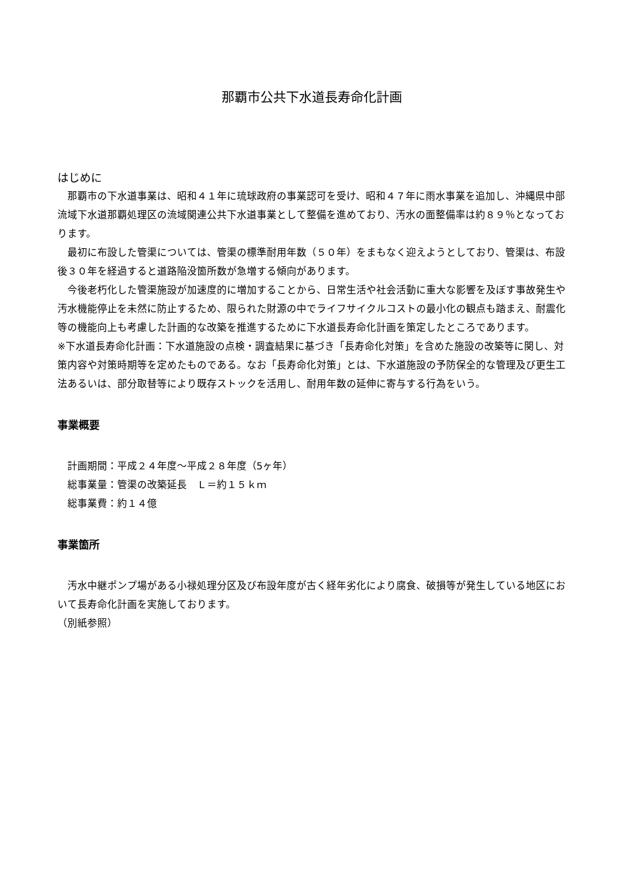那覇市公共下水道長寿命化計画
はじめに
那覇市の下水道事業は、昭和４１年に琉球政府の事業認可を受け、昭和４７年に雨水事業を追加し、沖縄県中部流域下水道那覇処理区の流域関連公共下水道事業として整備を進めており、汚水の面整備率は約８９％となっております。
最初に布設した管渠については、管渠の標準耐用年数（５０年）をまもなく迎えようとしており、管渠は、布設後３０年を経過すると道路陥没箇所数が急増する傾向があります。
今後老朽化した管渠施設が加速度的に増加することから、日常生活や社会活動に重大な影響を及ぼす事故発生や汚水機能停止を未然に防止するため、限られた財源の中でライフサイクルコストの最小化の観点も踏まえ、耐震化等の機能向上も考慮した計画的な改築を推進するために下水道長寿命化計画を策定したところであります。
※下水道長寿命化計画：下水道施設の点検・調査結果に基づき「長寿命化対策」を含めた施設の改築等に関し、対策内容や対策時期等を定めたものである。なお「長寿命化対策」とは、下水道施設の予防保全的な管理及び更生工法あるいは、部分取替等により既存ストックを活用し、耐用年数の延伸に寄与する行為をいう。
事業概要
計画期間：平成２４年度～平成２８年度（5ヶ年）
総事業量：管渠の改築延長　Ｌ＝約１５ｋｍ
総事業費：約１４億
事業箇所
汚水中継ポンプ場がある小禄処理分区及び布設年度が古く経年劣化により腐食、破損等が発生している地区において長寿命化計画を実施しております。
（別紙参照）